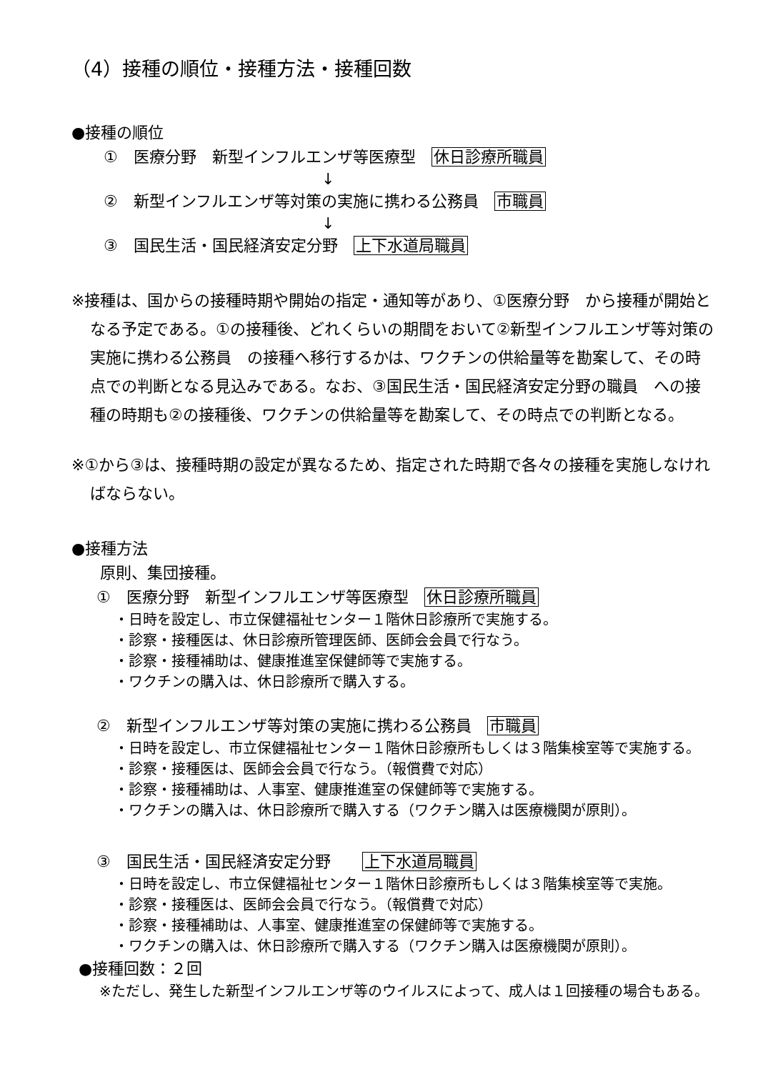（4）接種の順位・接種方法・接種回数
●接種の順位
①　医療分野　新型インフルエンザ等医療型　休日診療所職員
↓
②　新型インフルエンザ等対策の実施に携わる公務員　市職員
↓
③　国民生活・国民経済安定分野　上下水道局職員
※接種は、国からの接種時期や開始の指定・通知等があり、①医療分野　から接種が開始となる予定である。①の接種後、どれくらいの期間をおいて②新型インフルエンザ等対策の実施に携わる公務員　の接種へ移行するかは、ワクチンの供給量等を勘案して、その時点での判断となる見込みである。なお、③国民生活・国民経済安定分野の職員　への接種の時期も②の接種後、ワクチンの供給量等を勘案して、その時点での判断となる。
※①から③は、接種時期の設定が異なるため、指定された時期で各々の接種を実施しなければならない。
●接種方法
原則、集団接種。
①　医療分野　新型インフルエンザ等医療型　休日診療所職員
・日時を設定し、市立保健福祉センター１階休日診療所で実施する。
・診察・接種医は、休日診療所管理医師、医師会会員で行なう。
・診察・接種補助は、健康推進室保健師等で実施する。
・ワクチンの購入は、休日診療所で購入する。
②　新型インフルエンザ等対策の実施に携わる公務員　市職員
・日時を設定し、市立保健福祉センター１階休日診療所もしくは３階集検室等で実施する。
・診察・接種医は、医師会会員で行なう。（報償費で対応）
・診察・接種補助は、人事室、健康推進室の保健師等で実施する。
・ワクチンの購入は、休日診療所で購入する（ワクチン購入は医療機関が原則）。
③　国民生活・国民経済安定分野　　上下水道局職員
・日時を設定し、市立保健福祉センター１階休日診療所もしくは３階集検室等で実施。
・診察・接種医は、医師会会員で行なう。（報償費で対応）
・診察・接種補助は、人事室、健康推進室の保健師等で実施する。
・ワクチンの購入は、休日診療所で購入する（ワクチン購入は医療機関が原則）。
●接種回数：２回
※ただし、発生した新型インフルエンザ等のウイルスによって、成人は１回接種の場合もある。